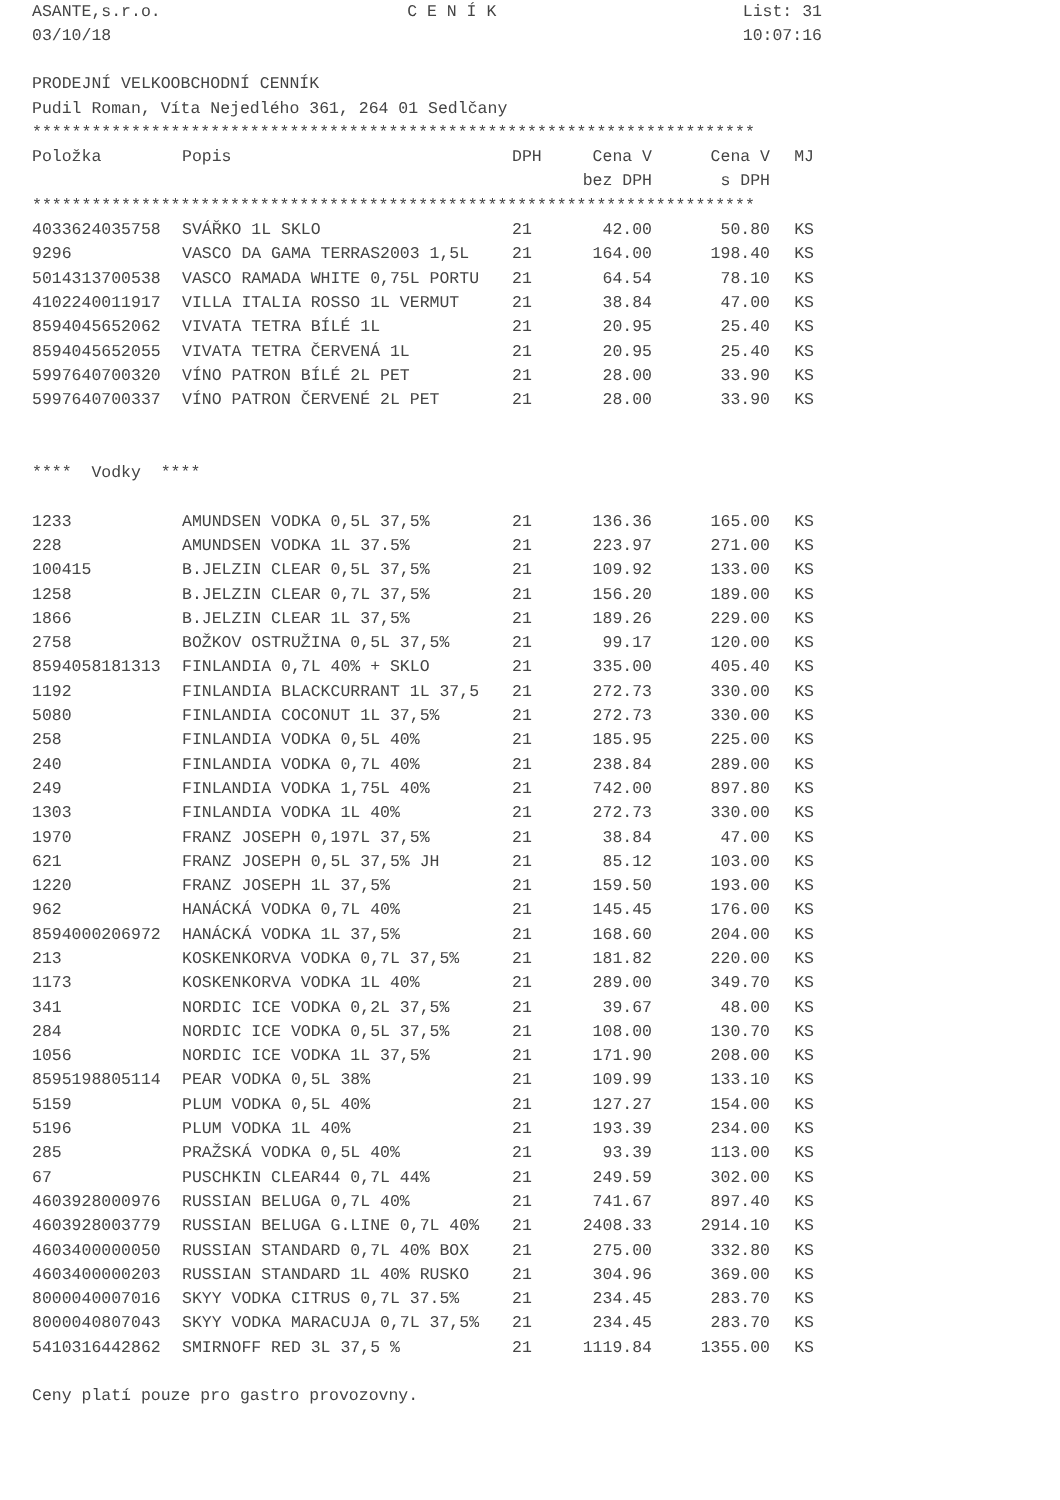ASANTE,s.r.o.
03/10/18 C E N Í K List: 31
10:07:16
PRODEJNÍ VELKOOBCHODNÍ CENNÍK
Pudil Roman, Víta Nejedlého 361, 264 01 Sedlčany
*************************************************************************
| Položka | Popis | DPH | Cena V bez DPH | Cena V s DPH | MJ |
| --- | --- | --- | --- | --- | --- |
*************************************************************************
| 4033624035758 | SVÁŘKO 1L SKLO | 21 | 42.00 | 50.80 | KS |
| 9296 | VASCO DA GAMA TERRAS2003 1,5L | 21 | 164.00 | 198.40 | KS |
| 5014313700538 | VASCO RAMADA WHITE 0,75L PORTU | 21 | 64.54 | 78.10 | KS |
| 4102240011917 | VILLA ITALIA ROSSO 1L VERMUT | 21 | 38.84 | 47.00 | KS |
| 8594045652062 | VIVATA TETRA BÍLÉ 1L | 21 | 20.95 | 25.40 | KS |
| 8594045652055 | VIVATA TETRA ČERVENÁ 1L | 21 | 20.95 | 25.40 | KS |
| 5997640700320 | VÍNO PATRON BÍLÉ 2L PET | 21 | 28.00 | 33.90 | KS |
| 5997640700337 | VÍNO PATRON ČERVENÉ 2L PET | 21 | 28.00 | 33.90 | KS |
**** Vodky ****
| 1233 | AMUNDSEN VODKA 0,5L 37,5% | 21 | 136.36 | 165.00 | KS |
| 228 | AMUNDSEN VODKA 1L 37.5% | 21 | 223.97 | 271.00 | KS |
| 100415 | B.JELZIN CLEAR 0,5L 37,5% | 21 | 109.92 | 133.00 | KS |
| 1258 | B.JELZIN CLEAR 0,7L 37,5% | 21 | 156.20 | 189.00 | KS |
| 1866 | B.JELZIN CLEAR 1L 37,5% | 21 | 189.26 | 229.00 | KS |
| 2758 | BOŽKOV OSTRUŽINA 0,5L 37,5% | 21 | 99.17 | 120.00 | KS |
| 8594058181313 | FINLANDIA 0,7L 40% + SKLO | 21 | 335.00 | 405.40 | KS |
| 1192 | FINLANDIA BLACKCURRANT 1L 37,5 | 21 | 272.73 | 330.00 | KS |
| 5080 | FINLANDIA COCONUT 1L 37,5% | 21 | 272.73 | 330.00 | KS |
| 258 | FINLANDIA VODKA 0,5L 40% | 21 | 185.95 | 225.00 | KS |
| 240 | FINLANDIA VODKA 0,7L 40% | 21 | 238.84 | 289.00 | KS |
| 249 | FINLANDIA VODKA 1,75L 40% | 21 | 742.00 | 897.80 | KS |
| 1303 | FINLANDIA VODKA 1L 40% | 21 | 272.73 | 330.00 | KS |
| 1970 | FRANZ JOSEPH 0,197L 37,5% | 21 | 38.84 | 47.00 | KS |
| 621 | FRANZ JOSEPH 0,5L 37,5% JH | 21 | 85.12 | 103.00 | KS |
| 1220 | FRANZ JOSEPH 1L 37,5% | 21 | 159.50 | 193.00 | KS |
| 962 | HANÁCKÁ VODKA 0,7L 40% | 21 | 145.45 | 176.00 | KS |
| 8594000206972 | HANÁCKÁ VODKA 1L 37,5% | 21 | 168.60 | 204.00 | KS |
| 213 | KOSKENKORVA VODKA 0,7L 37,5% | 21 | 181.82 | 220.00 | KS |
| 1173 | KOSKENKORVA VODKA 1L 40% | 21 | 289.00 | 349.70 | KS |
| 341 | NORDIC ICE VODKA 0,2L 37,5% | 21 | 39.67 | 48.00 | KS |
| 284 | NORDIC ICE VODKA 0,5L 37,5% | 21 | 108.00 | 130.70 | KS |
| 1056 | NORDIC ICE VODKA 1L 37,5% | 21 | 171.90 | 208.00 | KS |
| 8595198805114 | PEAR VODKA 0,5L 38% | 21 | 109.99 | 133.10 | KS |
| 5159 | PLUM VODKA 0,5L 40% | 21 | 127.27 | 154.00 | KS |
| 5196 | PLUM VODKA 1L 40% | 21 | 193.39 | 234.00 | KS |
| 285 | PRAŽSKÁ VODKA 0,5L 40% | 21 | 93.39 | 113.00 | KS |
| 67 | PUSCHKIN CLEAR44 0,7L 44% | 21 | 249.59 | 302.00 | KS |
| 4603928000976 | RUSSIAN BELUGA 0,7L 40% | 21 | 741.67 | 897.40 | KS |
| 4603928003779 | RUSSIAN BELUGA G.LINE 0,7L 40% | 21 | 2408.33 | 2914.10 | KS |
| 4603400000050 | RUSSIAN STANDARD 0,7L 40% BOX | 21 | 275.00 | 332.80 | KS |
| 4603400000203 | RUSSIAN STANDARD 1L 40% RUSKO | 21 | 304.96 | 369.00 | KS |
| 8000040007016 | SKYY VODKA CITRUS 0,7L 37.5% | 21 | 234.45 | 283.70 | KS |
| 8000040807043 | SKYY VODKA MARACUJA 0,7L 37,5% | 21 | 234.45 | 283.70 | KS |
| 5410316442862 | SMIRNOFF RED 3L 37,5 % | 21 | 1119.84 | 1355.00 | KS |
Ceny platí pouze pro gastro provozovny.